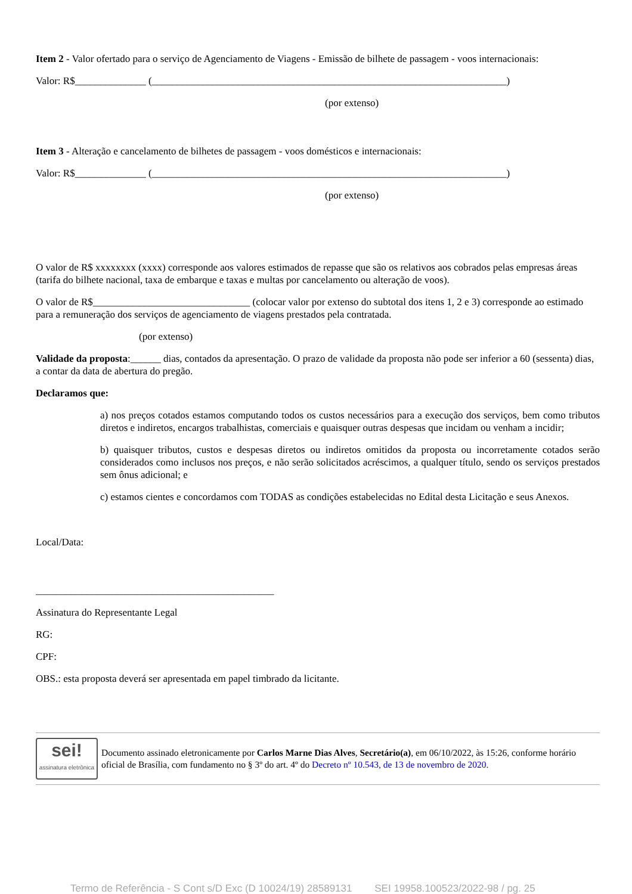Item 2 - Valor ofertado para o serviço de Agenciamento de Viagens - Emissão de bilhete de passagem - voos internacionais:
Valor: R$______________ (______________________________________________________________________)
(por extenso)
Item 3 - Alteração e cancelamento de bilhetes de passagem - voos domésticos e internacionais:
Valor: R$______________ (______________________________________________________________________)
(por extenso)
O valor de R$ xxxxxxxx (xxxx) corresponde aos valores estimados de repasse que são os relativos aos cobrados pelas empresas áreas (tarifa do bilhete nacional, taxa de embarque e taxas e multas por cancelamento ou alteração de voos).
O valor de R$_______________________________ (colocar valor por extenso do subtotal dos itens 1, 2 e 3) corresponde ao estimado para a remuneração dos serviços de agenciamento de viagens prestados pela contratada.
(por extenso)
Validade da proposta:______ dias, contados da apresentação. O prazo de validade da proposta não pode ser inferior a 60 (sessenta) dias, a contar da data de abertura do pregão.
Declaramos que:
a) nos preços cotados estamos computando todos os custos necessários para a execução dos serviços, bem como tributos diretos e indiretos, encargos trabalhistas, comerciais e quaisquer outras despesas que incidam ou venham a incidir;
b) quaisquer tributos, custos e despesas diretos ou indiretos omitidos da proposta ou incorretamente cotados serão considerados como inclusos nos preços, e não serão solicitados acréscimos, a qualquer título, sendo os serviços prestados sem ônus adicional; e
c) estamos cientes e concordamos com TODAS as condições estabelecidas no Edital desta Licitação e seus Anexos.
Local/Data:
_______________________________________________
Assinatura do Representante Legal
RG:
CPF:
OBS.: esta proposta deverá ser apresentada em papel timbrado da licitante.
sei!
assinatura eletrônica
Documento assinado eletronicamente por Carlos Marne Dias Alves, Secretário(a), em 06/10/2022, às 15:26, conforme horário oficial de Brasília, com fundamento no § 3º do art. 4º do Decreto nº 10.543, de 13 de novembro de 2020.
Termo de Referência - S Cont s/D Exc (D 10024/19) 28589131 SEI 19958.100523/2022-98 / pg. 25